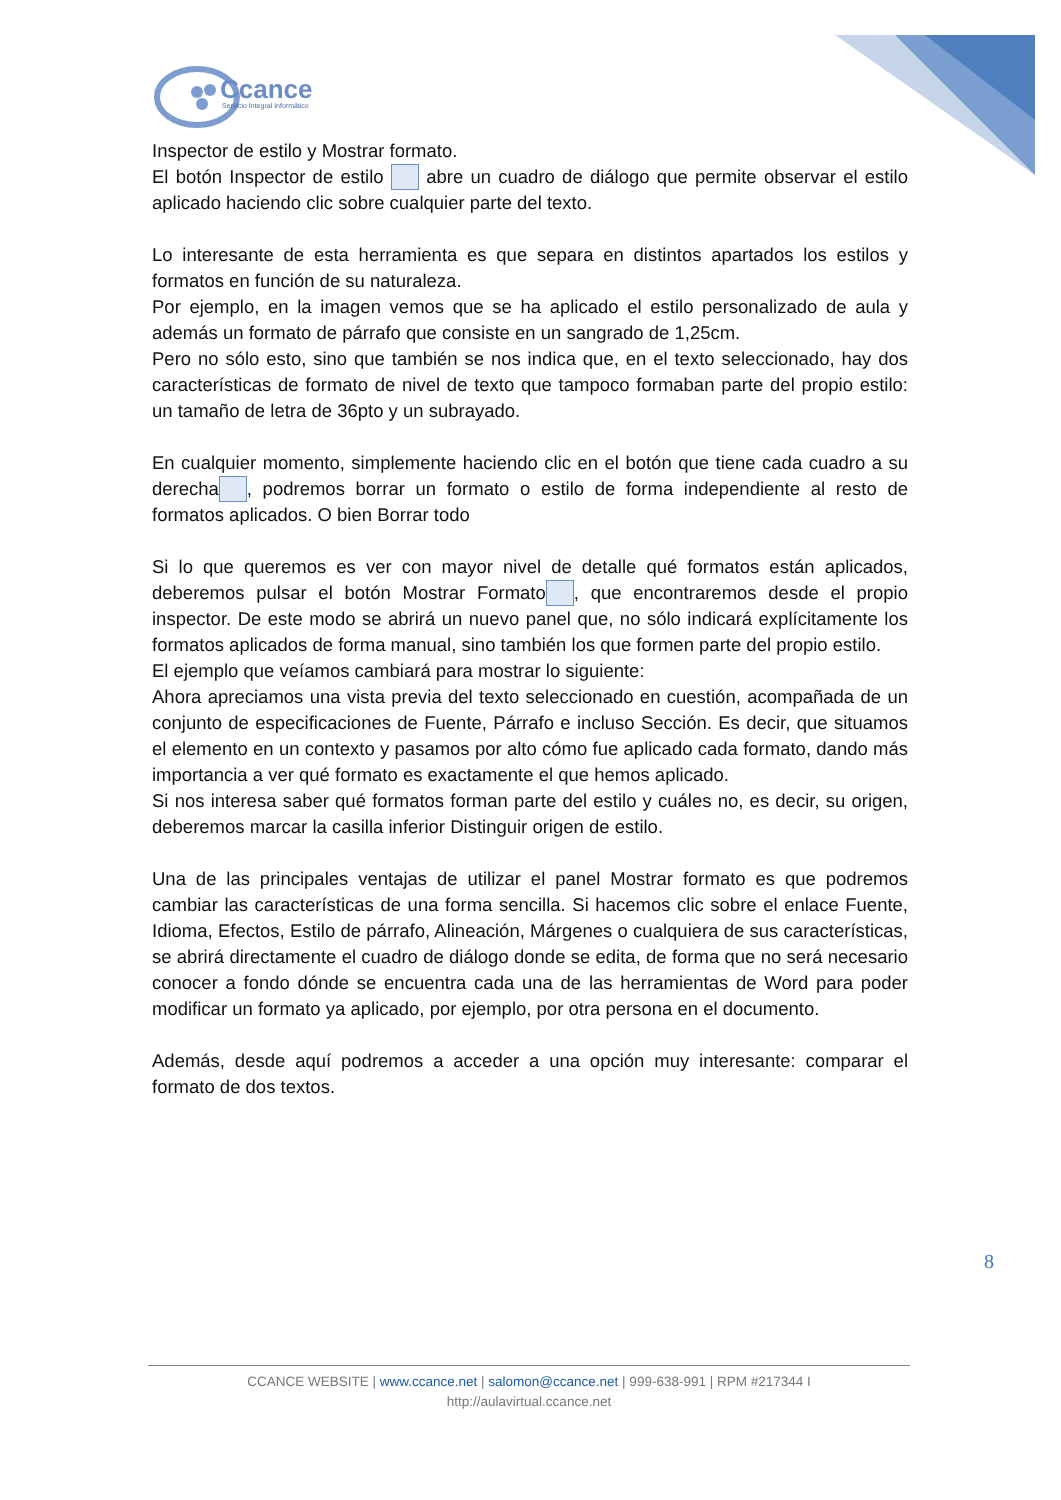Ccance
Servicio Integral Informático
Inspector de estilo y Mostrar formato.
El botón Inspector de estilo abre un cuadro de diálogo que permite observar el estilo aplicado haciendo clic sobre cualquier parte del texto.
Lo interesante de esta herramienta es que separa en distintos apartados los estilos y formatos en función de su naturaleza.
Por ejemplo, en la imagen vemos que se ha aplicado el estilo personalizado de aula y además un formato de párrafo que consiste en un sangrado de 1,25cm.
Pero no sólo esto, sino que también se nos indica que, en el texto seleccionado, hay dos características de formato de nivel de texto que tampoco formaban parte del propio estilo: un tamaño de letra de 36pto y un subrayado.
En cualquier momento, simplemente haciendo clic en el botón que tiene cada cuadro a su derecha , podremos borrar un formato o estilo de forma independiente al resto de formatos aplicados. O bien Borrar todo
Si lo que queremos es ver con mayor nivel de detalle qué formatos están aplicados, deberemos pulsar el botón Mostrar Formato , que encontraremos desde el propio inspector. De este modo se abrirá un nuevo panel que, no sólo indicará explícitamente los formatos aplicados de forma manual, sino también los que formen parte del propio estilo.
El ejemplo que veíamos cambiará para mostrar lo siguiente:
Ahora apreciamos una vista previa del texto seleccionado en cuestión, acompañada de un conjunto de especificaciones de Fuente, Párrafo e incluso Sección. Es decir, que situamos el elemento en un contexto y pasamos por alto cómo fue aplicado cada formato, dando más importancia a ver qué formato es exactamente el que hemos aplicado.
Si nos interesa saber qué formatos forman parte del estilo y cuáles no, es decir, su origen, deberemos marcar la casilla inferior Distinguir origen de estilo.
Una de las principales ventajas de utilizar el panel Mostrar formato es que podremos cambiar las características de una forma sencilla. Si hacemos clic sobre el enlace Fuente, Idioma, Efectos, Estilo de párrafo, Alineación, Márgenes o cualquiera de sus características, se abrirá directamente el cuadro de diálogo donde se edita, de forma que no será necesario conocer a fondo dónde se encuentra cada una de las herramientas de Word para poder modificar un formato ya aplicado, por ejemplo, por otra persona en el documento.
Además, desde aquí podremos a acceder a una opción muy interesante: comparar el formato de dos textos.
8
CCANCE WEBSITE | www.ccance.net | salomon@ccance.net | 999-638-991 | RPM #217344 I
http://aulavirtual.ccance.net